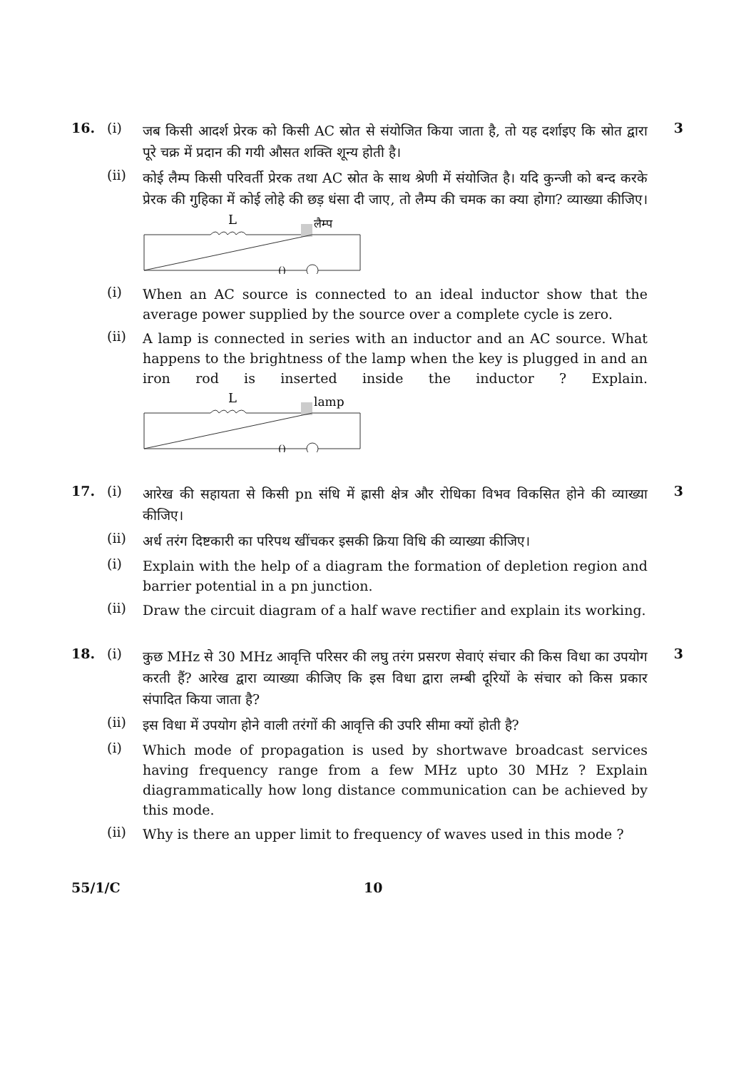16. (i)
जब किसी आदर्श प्रेरक को किसी AC स्रोत से संयोजित किया जाता है, तो यह दर्शाइए कि स्रोत द्वारा पूरे चक्र में प्रदान की गयी औसत शक्ति शून्य होती है।
3
(ii)
कोई लैम्प किसी परिवर्ती प्रेरक तथा AC स्रोत के साथ श्रेणी में संयोजित है। यदि कुन्जी को बन्द करके प्रेरक की गुहिका में कोई लोहे की छड़ धंसा दी जाए, तो लैम्प की चमक का क्या होगा? व्याख्या कीजिए।
L
लैम्प
()
(i)
When an AC source is connected to an ideal inductor show that the average power supplied by the source over a complete cycle is zero.
(ii)
A lamp is connected in series with an inductor and an AC source. What happens to the brightness of the lamp when the key is plugged in and an iron rod is inserted inside the inductor ? Explain.
L
lamp
()
17. (i)
आरेख की सहायता से किसी pn संधि में ह्रासी क्षेत्र और रोधिका विभव विकसित होने की व्याख्या कीजिए।
3
(ii)
अर्ध तरंग दिष्टकारी का परिपथ खींचकर इसकी क्रिया विधि की व्याख्या कीजिए।
(i)
Explain with the help of a diagram the formation of depletion region and barrier potential in a pn junction.
(ii)
Draw the circuit diagram of a half wave rectifier and explain its working.
18. (i)
कुछ MHz से 30 MHz आवृत्ति परिसर की लघु तरंग प्रसरण सेवाएं संचार की किस विधा का उपयोग करती हैं? आरेख द्वारा व्याख्या कीजिए कि इस विधा द्वारा लम्बी दूरियों के संचार को किस प्रकार संपादित किया जाता है?
3
(ii)
इस विधा में उपयोग होने वाली तरंगों की आवृत्ति की उपरि सीमा क्यों होती है?
(i)
Which mode of propagation is used by shortwave broadcast services having frequency range from a few MHz upto 30 MHz ? Explain diagrammatically how long distance communication can be achieved by this mode.
(ii)
Why is there an upper limit to frequency of waves used in this mode ?
55/1/C 10